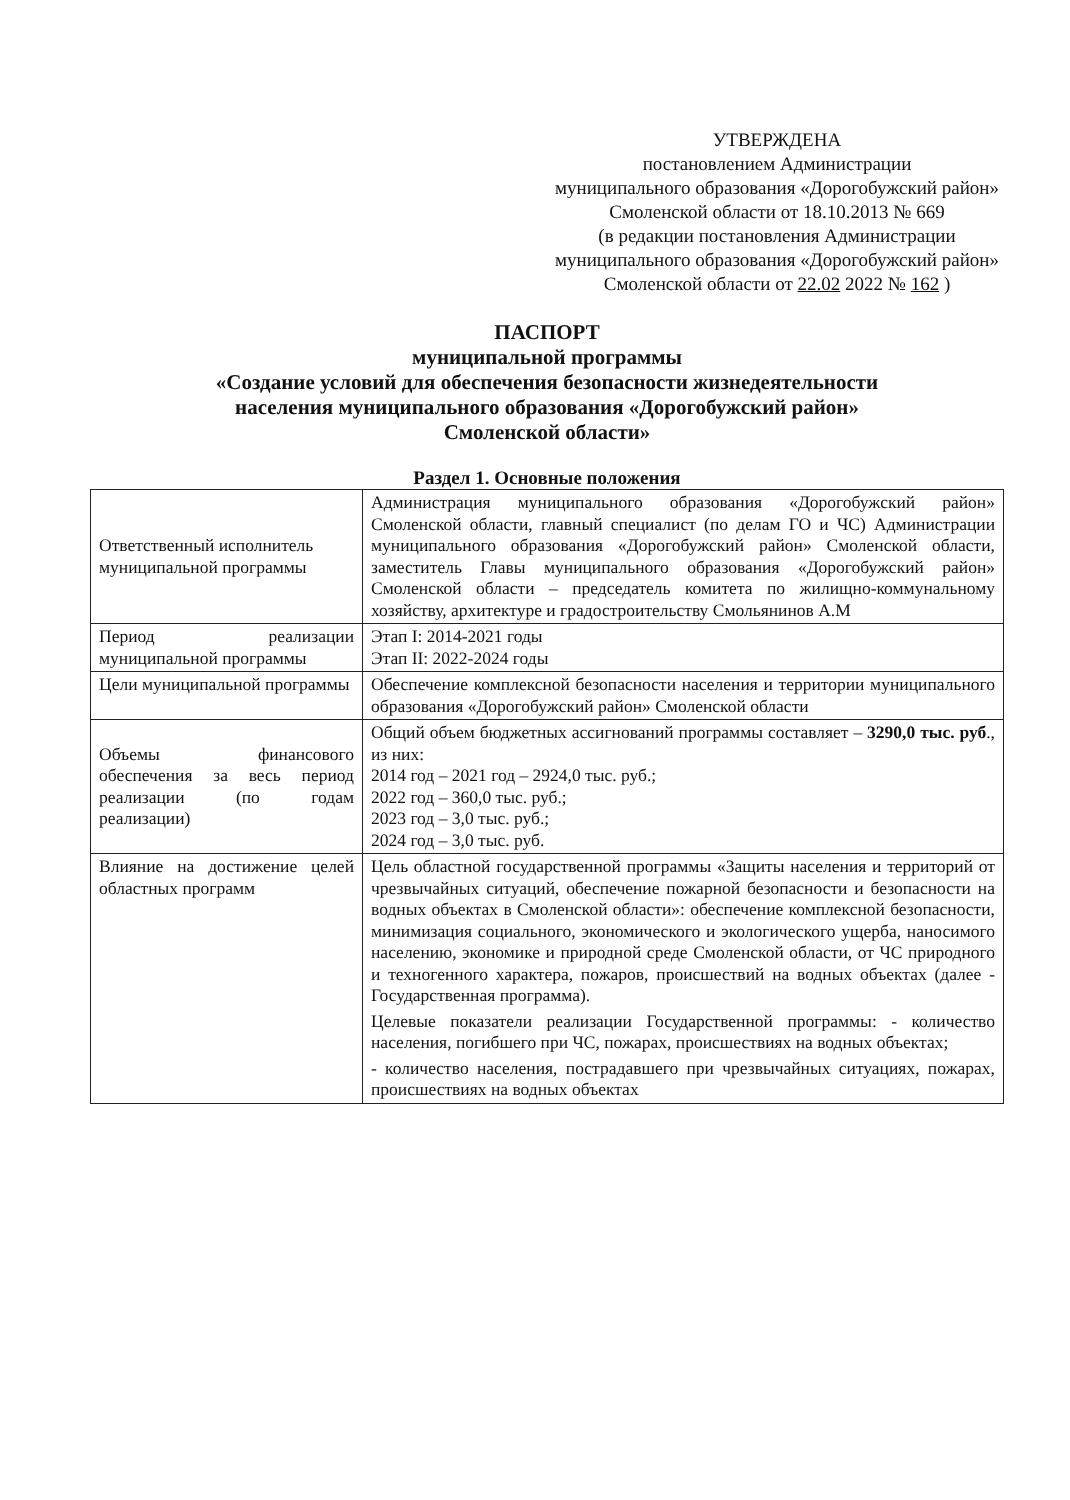УТВЕРЖДЕНА
постановлением Администрации
муниципального образования «Дорогобужский район»
Смоленской области от 18.10.2013 № 669
(в редакции постановления Администрации
муниципального образования «Дорогобужский район»
Смоленской области от 22.02 2022 № 162 )
ПАСПОРТ
муниципальной программы
«Создание условий для обеспечения безопасности жизнедеятельности
населения муниципального образования «Дорогобужский район»
Смоленской области»
Раздел 1. Основные положения
| Ответственный исполнитель муниципальной программы | Администрация муниципального образования «Дорогобужский район» Смоленской области, главный специалист (по делам ГО и ЧС) Администрации муниципального образования «Дорогобужский район» Смоленской области, заместитель Главы муниципального образования «Дорогобужский район» Смоленской области – председатель комитета по жилищно-коммунальному хозяйству, архитектуре и градостроительству Смольянинов А.М |
| Период реализации муниципальной программы | Этап I: 2014-2021 годы Этап II: 2022-2024 годы |
| Цели муниципальной программы | Обеспечение комплексной безопасности населения и территории муниципального образования «Дорогобужский район» Смоленской области |
| Объемы финансового обеспечения за весь период реализации (по годам реализации) | Общий объем бюджетных ассигнований программы составляет – 3290,0 тыс. руб ., из них: 2014 год – 2021 год – 2924,0 тыс. руб.; 2022 год – 360,0 тыс. руб.; 2023 год – 3,0 тыс. руб.; 2024 год – 3,0 тыс. руб. |
| Влияние на достижение целей областных программ | Цель областной государственной программы «Защиты населения и территорий от чрезвычайных ситуаций, обеспечение пожарной безопасности и безопасности на водных объектах в Смоленской области»: обеспечение комплексной безопасности, минимизация социального, экономического и экологического ущерба, наносимого населению, экономике и природной среде Смоленской области, от ЧС природного и техногенного характера, пожаров, происшествий на водных объектах (далее - Государственная программа). Целевые показатели реализации Государственной программы: - количество населения, погибшего при ЧС, пожарах, происшествиях на водных объектах; - количество населения, пострадавшего при чрезвычайных ситуациях, пожарах, происшествиях на водных объектах |